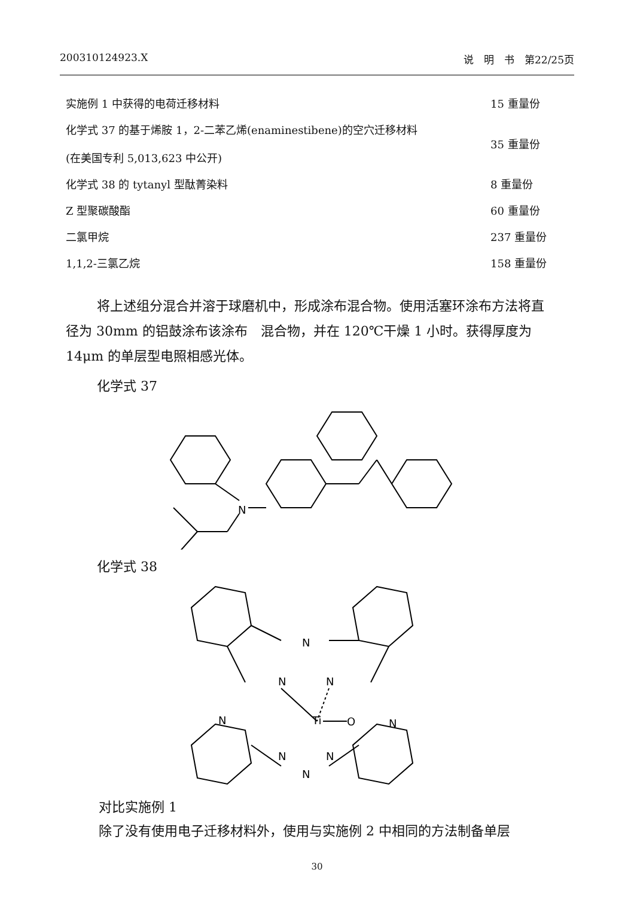200310124923.X 说　明　书　第22/25页
| 实施例 1 中获得的电荷迁移材料 | 15 重量份 |
| 化学式 37 的基于烯胺 1，2-二苯乙烯(enaminestibene)的空穴迁移材料 (在美国专利 5,013,623 中公开) | 35 重量份 |
| 化学式 38 的 tytanyl 型酞菁染料 | 8 重量份 |
| Z 型聚碳酸酯 | 60 重量份 |
| 二氯甲烷 | 237 重量份 |
| 1,1,2-三氯乙烷 | 158 重量份 |
将上述组分混合并溶于球磨机中，形成涂布混合物。使用活塞环涂布方法将直径为 30mm 的铝鼓涂布该涂布　混合物，并在 120℃干燥 1 小时。获得厚度为 14μm 的单层型电照相感光体。
化学式 37
N
化学式 38
N
N
N
N
N
Ti
O
N
N
N
对比实施例 1
除了没有使用电子迁移材料外，使用与实施例 2 中相同的方法制备单层
30